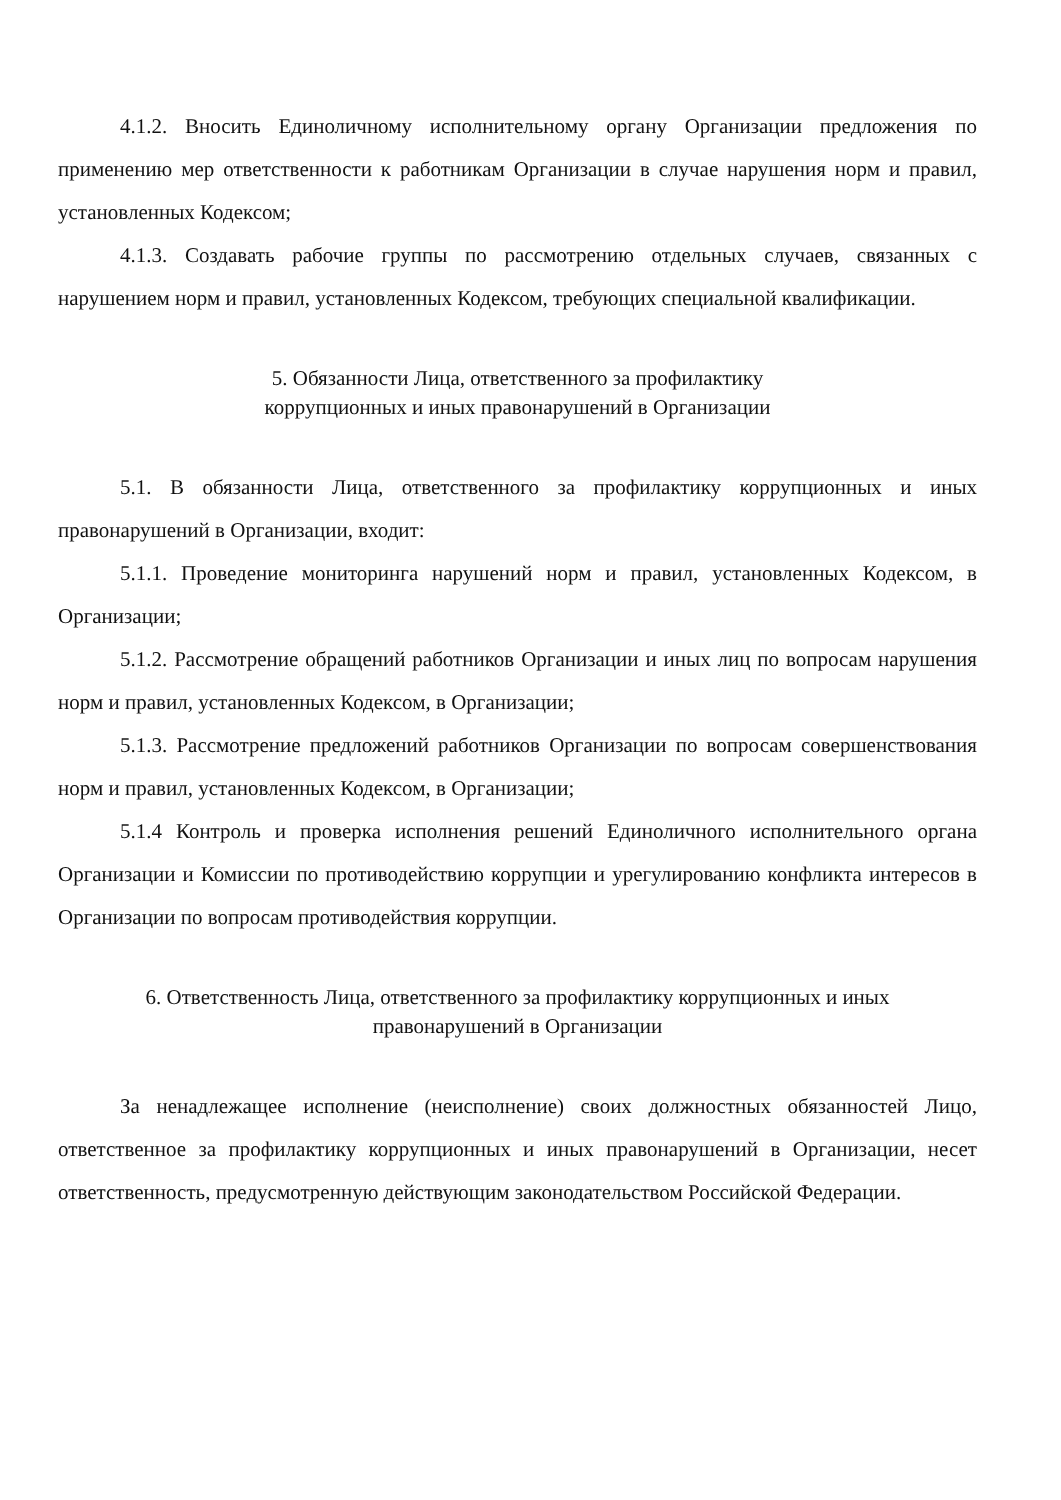4.1.2. Вносить Единоличному исполнительному органу Организации предложения по применению мер ответственности к работникам Организации в случае нарушения норм и правил, установленных Кодексом;
4.1.3. Создавать рабочие группы по рассмотрению отдельных случаев, связанных с нарушением норм и правил, установленных Кодексом, требующих специальной квалификации.
5. Обязанности Лица, ответственного за профилактику
коррупционных и иных правонарушений в Организации
5.1. В обязанности Лица, ответственного за профилактику коррупционных и иных правонарушений в Организации, входит:
5.1.1. Проведение мониторинга нарушений норм и правил, установленных Кодексом, в Организации;
5.1.2. Рассмотрение обращений работников Организации и иных лиц по вопросам нарушения норм и правил, установленных Кодексом, в Организации;
5.1.3. Рассмотрение предложений работников Организации по вопросам совершенствования норм и правил, установленных Кодексом, в Организации;
5.1.4 Контроль и проверка исполнения решений Единоличного исполнительного органа Организации и Комиссии по противодействию коррупции и урегулированию конфликта интересов в Организации по вопросам противодействия коррупции.
6. Ответственность Лица, ответственного за профилактику коррупционных и иных
правонарушений в Организации
За ненадлежащее исполнение (неисполнение) своих должностных обязанностей Лицо, ответственное за профилактику коррупционных и иных правонарушений в Организации, несет ответственность, предусмотренную действующим законодательством Российской Федерации.